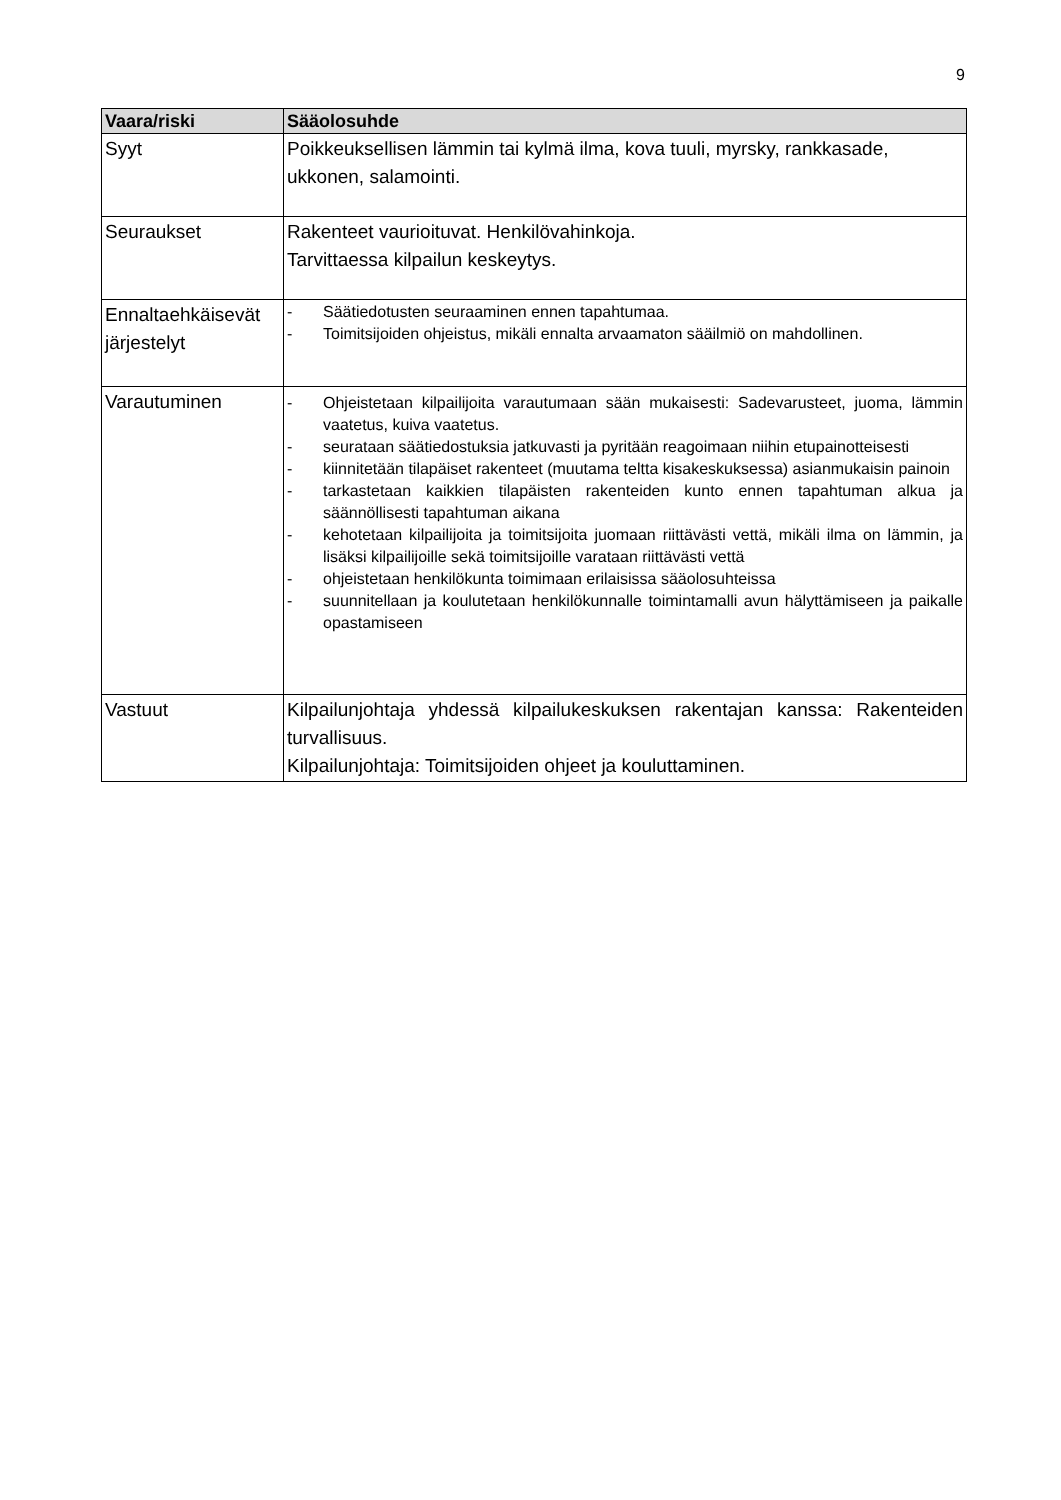9
| Vaara/riski | Sääolosuhde |
| --- | --- |
| Syyt | Poikkeuksellisen lämmin tai kylmä ilma, kova tuuli, myrsky, rankkasade, ukkonen, salamointi. |
| Seuraukset | Rakenteet vaurioituvat. Henkilövahinkoja. Tarvittaessa kilpailun keskeytys. |
| Ennaltaehkäisevät järjestelyt | - Säätiedotusten seuraaminen ennen tapahtumaa. - Toimitsijoiden ohjeistus, mikäli ennalta arvaamaton sääilmiö on mahdollinen. |
| Varautuminen | - Ohjeistetaan kilpailijoita varautumaan sään mukaisesti: Sadevarusteet, juoma, lämmin vaatetus, kuiva vaatetus. - seurataan säätiedostuksia jatkuvasti ja pyritään reagoimaan niihin etupainotteisesti - kiinnitetään tilapäiset rakenteet (muutama teltta kisakeskuksessa) asianmukaisin painoin - tarkastetaan kaikkien tilapäisten rakenteiden kunto ennen tapahtuman alkua ja säännöllisesti tapahtuman aikana - kehotetaan kilpailijoita ja toimitsijoita juomaan riittävästi vettä, mikäli ilma on lämmin, ja lisäksi kilpailijoille sekä toimitsijoille varataan riittävästi vettä - ohjeistetaan henkilökunta toimimaan erilaisissa sääolosuhteissa - suunnitellaan ja koulutetaan henkilökunnalle toimintamalli avun hälyttämiseen ja paikalle opastamiseen |
| Vastuut | Kilpailunjohtaja yhdessä kilpailukeskuksen rakentajan kanssa: Rakenteiden turvallisuus. Kilpailunjohtaja: Toimitsijoiden ohjeet ja kouluttaminen. |